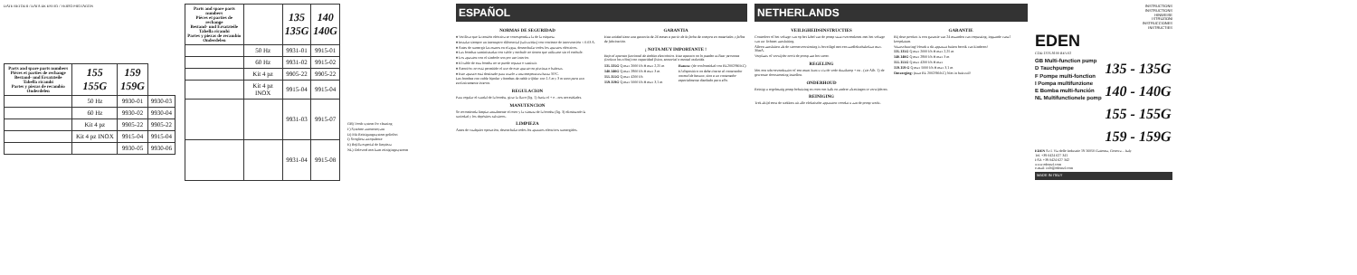DATE RETOUR / DATA DE ENVIO / VERSO PROTAGON
| Parts and spare parts numbers Pièces et parties de rechange Bestand- und Ersatzteile Tabella ricambi Partes y piezas de recambio Onderdelen | 155 155G | 159 159G | |
| --- | --- | --- | --- |
| | 50 Hz | 9930-01 | 9930-03 |
| | 60 Hz | 9930-02 | 9930-04 |
| | Kit 4 pz | 9905-22 | 9905-22 |
| | Kit 4 pz INOX | 9915-04 | 9915-04 |
| | | 9930-05 | 9930-06 |
| Parts and spare parts numbers Pièces et parties de rechange Bestand- und Ersatzteile Tabella ricambi Partes y piezas de recambio Onderdelen | | 135 135G | 140 140G |
| --- | --- | --- | --- |
| | 50 Hz | 9931-01 | 9915-01 |
| | 60 Hz | 9931-02 | 9915-02 |
| | Kit 4 pz | 9905-22 | 9905-22 |
| | Kit 4 pz INOX | 9915-04 | 9915-04 |
| | | 9931-03 | 9915-07 |
| | | 9931-04 | 9915-08 |
GB) Tooth system for cleaning
F) Système autonettoyant
D) Mit Reinigungssystem geliefert
I) Scogliera autopulente
E) Rejilla especial de limpieza
NL) Geleverd met kam reinigingssysteem
ESPAÑOL
NORMAS DE SEGURIDAD
♦ Verificar que la tensión eléctrica se corresponda a la de la etiqueta.
♦ Instalar siempre un interruptor diferencial (salvavidas) con corriente de intervención < 0.03 A.
♦ Antes de sumergir las manos en el agua, desenchufar todos los aparatos eléctricos.
♦ Las bombas suministradas con cable y enchufe no tienen que utilizarse sin el enchufe.
♦ Los aparatos con el símbolo son por uso interior.
♦ El cable de esta bomba no se puede reparar o sustituir.
♦ Atención: no está permitido el uso de este aparato en piscinas o bañeras.
♦ Este aparato está destinado para usarlo a una temperatura hasta 35°C.
Las bombas con cable bipolar y bombas de cable trifolar con 1.5 m y 3 m sono para uso exclusivamente interno.
REGULACION
Para regular el caudal de la bomba, girar la llave (fig. 1) hacia el + o - nos necesidades.
MANUTENCION
Se recomienda limpiar anualmente el rotor y la cámara de la bomba (fig. 3) eliminando la suciedad y los depósitos calcáreos.
LIMPIEZA
Antes de cualquier operación, desenchufar todos los aparatos eléctricos sumergidos.
GARANTIA
Esta unidad tiene una garantía de 24 meses a partir de la fecha de compra en materiales y fallos de fabricación.
¡ NOTA MUY IMPORTANTE !
Bajo el aparato funcional de ámbito electrónico. Este aparato no lo pueden utilizar personas (incluso los niños) con capacidad física, sensorial o mental reducida.
135-135G Q max 2000 l/h H max 2,25 m
140-140G Q max 2800 l/h H max 3 m
155-155G Q max 4200 l/h
159-159G Q max 5000 l/h H max 3,1 m
Basura: (de conformidad con RL2002/96/EC)
El dispositivo no debe tirarse al contenedor normal de basura, sino a un contenedor especialmente diseñado para ello.
NETHERLANDS
VEILIGHEIDSINSTRUCTIES
Controleer of het voltage van op het label van de pomp staat overeenkomt met het voltage van uw lichtnet aansluiting.
Alleen aansluiten als de stroomvoorziening is beveiligd met een aardlekschakelaar max. 30mA.
Verplaats of verwijder nooit de pomp aan het snoer.
REGELING
Met een schroevendraaier of een munt kunt u via de vode draaiknop + en - (zie Afb. 1) de gewenste doorstroming instellen.
ONDERHOUD
Reinigt u regelmatig pomp behuizing en rotor om kalk en andere afzettingen te verwijderen.
REINIGING
Trek altijd eerst de stekkers uit alle elektrische apparaten voordat u aan de pomp werkt.
GARANTIE
Bij deze product is een garantie van 24 maanden van toepassing, ingaande vanaf koopdatum.
Waarschuwing! Houdt u dit apparaat buiten bereik van kinderen!
135-135G Q max 2000 l/h H max 2,25 m
140-140G Q max 2800 l/h H max 3 m
155-155G Q max 4200 l/h H max
159-159 G Q max 5000 l/h H max 3,1 m
Ontzorging: (naar RL 2002/96/EC) Niet in huisvuil!
INSTRUCTIONS
INSTRUCTIONS
HINWEISE
ISTRUZIONI
INSTRUCCIONES
INSTRUCTIES
EDEN
COD.1376-9100 REV.02
GB Multi-function pump
D Tauchpumpe
F Pompe multi-fonction
I Pompa multifunzione
E Bomba multi-función
NL Multifunctionele pomp
135 - 135G
140 - 140G
155 - 155G
159 - 159G
EDEN S.r.l. Via delle Industrie 19 16050 Gattorna, Genova – Italy
Tel. +39 0424 627 341
FAX +39 0424 627 342
www.edensrl.com
e-mail: info@edensrl.com
MADE IN ITALY